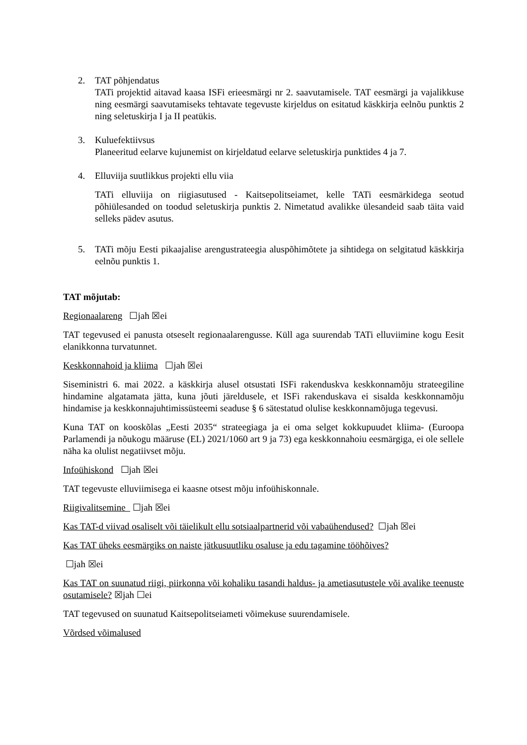2. TAT põhjendatus
TATi projektid aitavad kaasa ISFi erieesmärgi nr 2. saavutamisele. TAT eesmärgi ja vajalikkuse ning eesmärgi saavutamiseks tehtavate tegevuste kirjeldus on esitatud käskkirja eelnõu punktis 2 ning seletuskirja I ja II peatükis.
3. Kuluefektiivsus
Planeeritud eelarve kujunemist on kirjeldatud eelarve seletuskirja punktides 4 ja 7.
4. Elluviija suutlikkus projekti ellu viia
TATi elluviija on riigiasutused - Kaitsepolitseiamet, kelle TATi eesmärkidega seotud põhiülesanded on toodud seletuskirja punktis 2. Nimetatud avalikke ülesandeid saab täita vaid selleks pädev asutus.
5. TATi mõju Eesti pikaajalise arengustrateegia aluspõhimõtete ja sihtidega on selgitatud käskkirja eelnõu punktis 1.
TAT mõjutab:
Regionaalareng ☐jah ☒ei
TAT tegevused ei panusta otseselt regionaalarengusse. Küll aga suurendab TATi elluviimine kogu Eesit elanikkonna turvatunnet.
Keskkonnahoid ja kliima ☐jah ☒ei
Siseministri 6. mai 2022. a käskkirja alusel otsustati ISFi rakenduskva keskkonnamõju strateegiline hindamine algatamata jätta, kuna jõuti järeldusele, et ISFi rakenduskava ei sisalda keskkonnamõju hindamise ja keskkonnajuhtimissüsteemi seaduse § 6 sätestatud olulise keskkonnamõjuga tegevusi.
Kuna TAT on kooskõlas „Eesti 2035“ strateegiaga ja ei oma selget kokkupuudet kliima- (Euroopa Parlamendi ja nõukogu määruse (EL) 2021/1060 art 9 ja 73) ega keskkonnahoiu eesmärgiga, ei ole sellele näha ka olulist negatiivset mõju.
Infoühiskond ☐jah ☒ei
TAT tegevuste elluviimisega ei kaasne otsest mõju infoühiskonnale.
Riigivalitsemine ☐jah ☒ei
Kas TAT-d viivad osaliselt või täielikult ellu sotsiaalpartnerid või vabaühendused? ☐jah ☒ei
Kas TAT üheks eesmärgiks on naiste jätkusuutliku osaluse ja edu tagamine tööhõives?
☐jah ☒ei
Kas TAT on suunatud riigi, piirkonna või kohaliku tasandi haldus- ja ametiasutustele või avalike teenuste osutamisele? ☒jah ☐ei
TAT tegevused on suunatud Kaitsepolitseiameti võimekuse suurendamisele.
Võrdsed võimalused